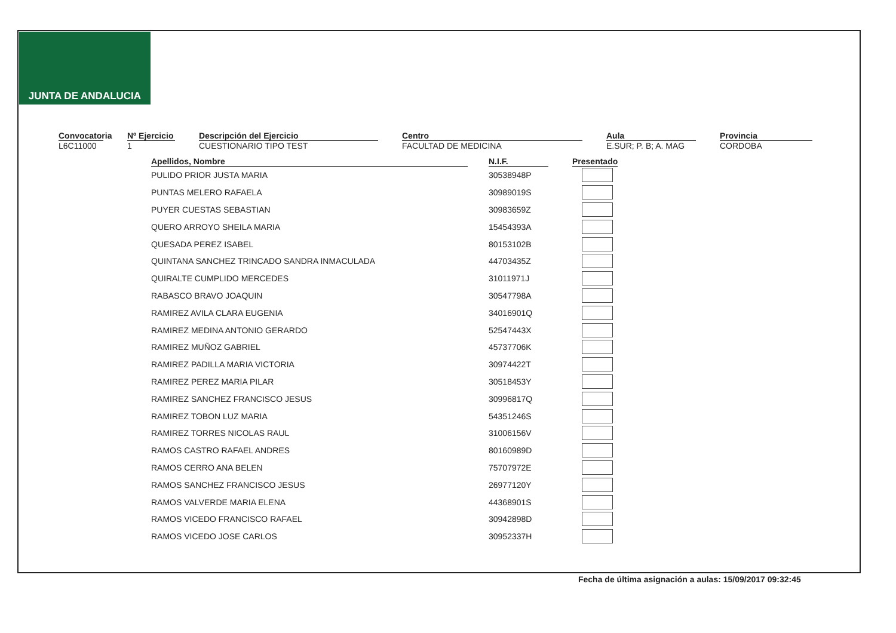JUNTA DE ANDALUCIA
Convocatoria
L6C11000
Nº Ejercicio
1
Descripción del Ejercicio
CUESTIONARIO TIPO TEST
Centro
FACULTAD DE MEDICINA
Aula
E.SUR; P. B; A. MAG
Provincia
CORDOBA
| Apellidos, Nombre | N.I.F. | Presentado |
| --- | --- | --- |
| PULIDO PRIOR JUSTA MARIA | 30538948P | |
| PUNTAS MELERO RAFAELA | 30989019S | |
| PUYER CUESTAS SEBASTIAN | 30983659Z | |
| QUERO ARROYO SHEILA MARIA | 15454393A | |
| QUESADA PEREZ ISABEL | 80153102B | |
| QUINTANA SANCHEZ TRINCADO SANDRA INMACULADA | 44703435Z | |
| QUIRALTE CUMPLIDO MERCEDES | 31011971J | |
| RABASCO BRAVO JOAQUIN | 30547798A | |
| RAMIREZ AVILA CLARA EUGENIA | 34016901Q | |
| RAMIREZ MEDINA ANTONIO GERARDO | 52547443X | |
| RAMIREZ MUÑOZ GABRIEL | 45737706K | |
| RAMIREZ PADILLA MARIA VICTORIA | 30974422T | |
| RAMIREZ PEREZ MARIA PILAR | 30518453Y | |
| RAMIREZ SANCHEZ FRANCISCO JESUS | 30996817Q | |
| RAMIREZ TOBON LUZ MARIA | 54351246S | |
| RAMIREZ TORRES NICOLAS RAUL | 31006156V | |
| RAMOS CASTRO RAFAEL ANDRES | 80160989D | |
| RAMOS CERRO ANA BELEN | 75707972E | |
| RAMOS SANCHEZ FRANCISCO JESUS | 26977120Y | |
| RAMOS VALVERDE MARIA ELENA | 44368901S | |
| RAMOS VICEDO FRANCISCO RAFAEL | 30942898D | |
| RAMOS VICEDO JOSE CARLOS | 30952337H | |
Fecha de última asignación a aulas: 15/09/2017 09:32:45